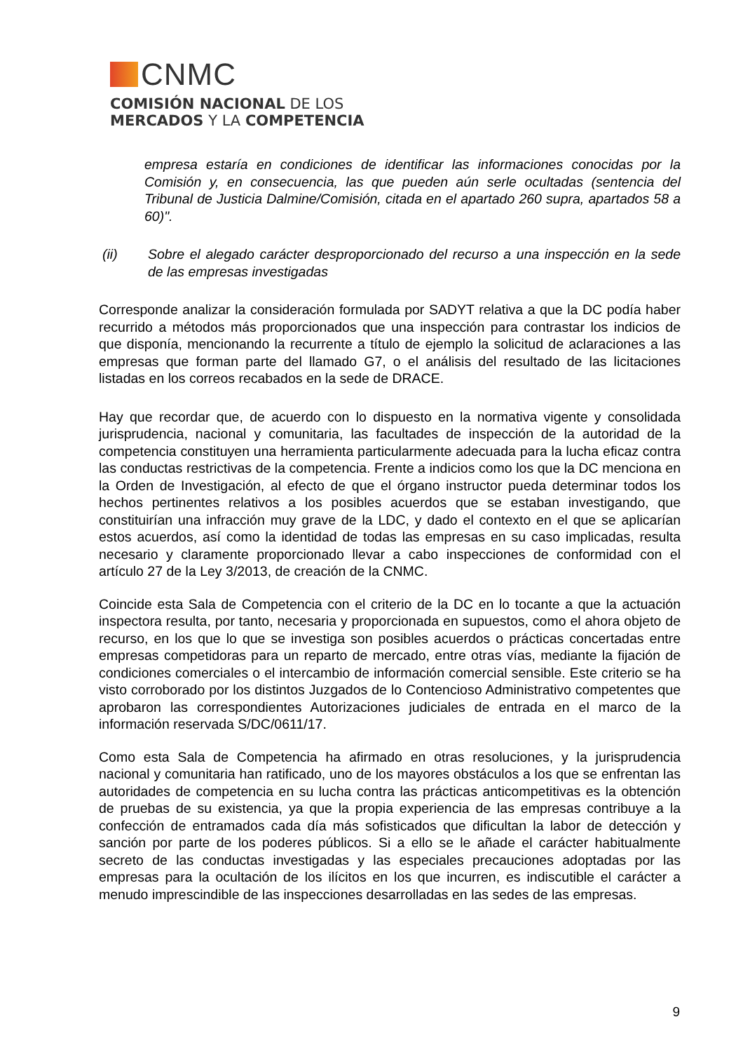CNMC
COMISIÓN NACIONAL DE LOS
MERCADOS Y LA COMPETENCIA
empresa estaría en condiciones de identificar las informaciones conocidas por la Comisión y, en consecuencia, las que pueden aún serle ocultadas (sentencia del Tribunal de Justicia Dalmine/Comisión, citada en el apartado 260 supra, apartados 58 a 60)".
(ii) Sobre el alegado carácter desproporcionado del recurso a una inspección en la sede de las empresas investigadas
Corresponde analizar la consideración formulada por SADYT relativa a que la DC podía haber recurrido a métodos más proporcionados que una inspección para contrastar los indicios de que disponía, mencionando la recurrente a título de ejemplo la solicitud de aclaraciones a las empresas que forman parte del llamado G7, o el análisis del resultado de las licitaciones listadas en los correos recabados en la sede de DRACE.
Hay que recordar que, de acuerdo con lo dispuesto en la normativa vigente y consolidada jurisprudencia, nacional y comunitaria, las facultades de inspección de la autoridad de la competencia constituyen una herramienta particularmente adecuada para la lucha eficaz contra las conductas restrictivas de la competencia. Frente a indicios como los que la DC menciona en la Orden de Investigación, al efecto de que el órgano instructor pueda determinar todos los hechos pertinentes relativos a los posibles acuerdos que se estaban investigando, que constituirían una infracción muy grave de la LDC, y dado el contexto en el que se aplicarían estos acuerdos, así como la identidad de todas las empresas en su caso implicadas, resulta necesario y claramente proporcionado llevar a cabo inspecciones de conformidad con el artículo 27 de la Ley 3/2013, de creación de la CNMC.
Coincide esta Sala de Competencia con el criterio de la DC en lo tocante a que la actuación inspectora resulta, por tanto, necesaria y proporcionada en supuestos, como el ahora objeto de recurso, en los que lo que se investiga son posibles acuerdos o prácticas concertadas entre empresas competidoras para un reparto de mercado, entre otras vías, mediante la fijación de condiciones comerciales o el intercambio de información comercial sensible. Este criterio se ha visto corroborado por los distintos Juzgados de lo Contencioso Administrativo competentes que aprobaron las correspondientes Autorizaciones judiciales de entrada en el marco de la información reservada S/DC/0611/17.
Como esta Sala de Competencia ha afirmado en otras resoluciones, y la jurisprudencia nacional y comunitaria han ratificado, uno de los mayores obstáculos a los que se enfrentan las autoridades de competencia en su lucha contra las prácticas anticompetitivas es la obtención de pruebas de su existencia, ya que la propia experiencia de las empresas contribuye a la confección de entramados cada día más sofisticados que dificultan la labor de detección y sanción por parte de los poderes públicos. Si a ello se le añade el carácter habitualmente secreto de las conductas investigadas y las especiales precauciones adoptadas por las empresas para la ocultación de los ilícitos en los que incurren, es indiscutible el carácter a menudo imprescindible de las inspecciones desarrolladas en las sedes de las empresas.
9